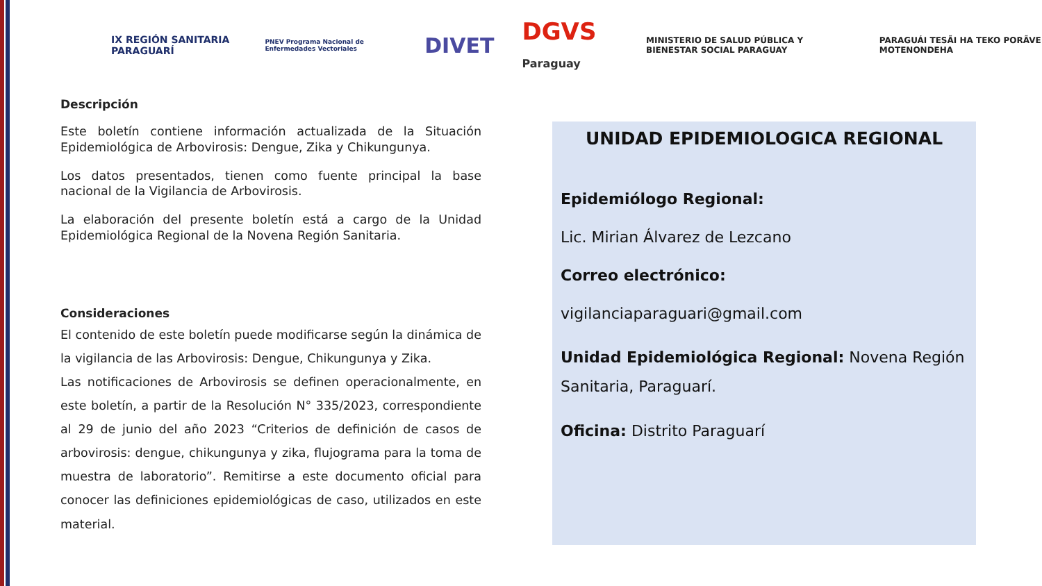IX REGIÓN SANITARIA PARAGUARÍ
PNEV Programa Nacional de Enfermedades Vectoriales
DIVET DGVS Paraguay
MINISTERIO DE SALUD PÚBLICA Y BIENESTAR SOCIAL PARAGUAY
PARAGUÁI TESÃI HA TEKO PORÃVE MOTENONDEHA
Descripción
Este boletín contiene información actualizada de la Situación Epidemiológica de Arbovirosis: Dengue, Zika y Chikungunya.
Los datos presentados, tienen como fuente principal la base nacional de la Vigilancia de Arbovirosis.
La elaboración del presente boletín está a cargo de la Unidad Epidemiológica Regional de la Novena Región Sanitaria.
Consideraciones
El contenido de este boletín puede modificarse según la dinámica de la vigilancia de las Arbovirosis: Dengue, Chikungunya y Zika.
Las notificaciones de Arbovirosis se definen operacionalmente, en este boletín, a partir de la Resolución N° 335/2023, correspondiente al 29 de junio del año 2023 “Criterios de definición de casos de arbovirosis: dengue, chikungunya y zika, flujograma para la toma de muestra de laboratorio”. Remitirse a este documento oficial para conocer las definiciones epidemiológicas de caso, utilizados en este material.
UNIDAD EPIDEMIOLOGICA REGIONAL
Epidemiólogo Regional:
Lic. Mirian Álvarez de Lezcano
Correo electrónico:
vigilanciaparaguari@gmail.com
Unidad Epidemiológica Regional: Novena Región Sanitaria, Paraguarí.
Oficina: Distrito Paraguarí